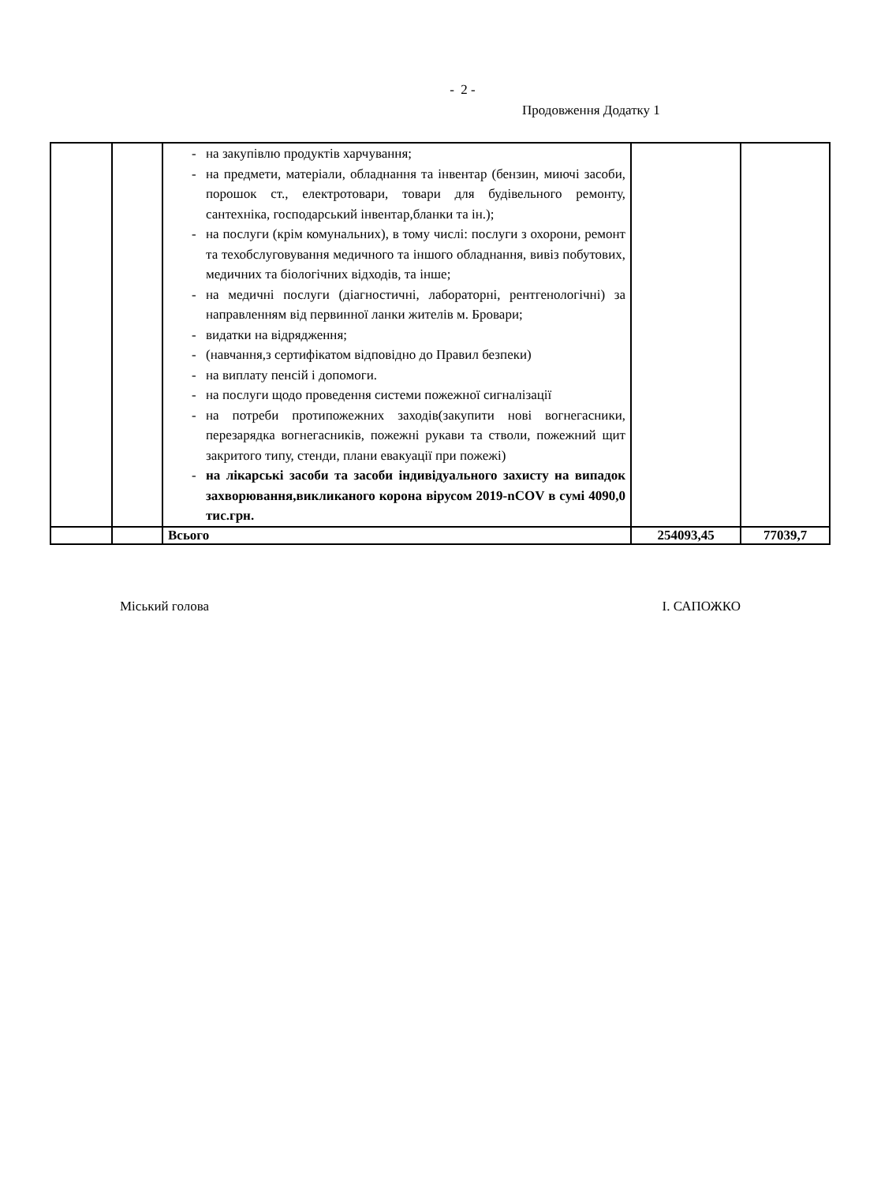- 2 -
Продовження Додатку 1
| | | - на закупівлю продуктів харчування; - на предмети, матеріали, обладнання та інвентар (бензин, миючі засоби, порошок ст., електротовари, товари для будівельного ремонту, сантехніка, господарський інвентар,бланки та ін.); - на послуги (крім комунальних), в тому числі: послуги з охорони, ремонт та техобслуговування медичного та іншого обладнання, вивіз побутових, медичних та біологічних відходів, та інше; - на медичні послуги (діагностичні, лабораторні, рентгенологічні) за направленням від первинної ланки жителів м. Бровари; - видатки на відрядження; - (навчання,з сертифікатом відповідно до Правил безпеки) - на виплату пенсій і допомоги. - на послуги щодо проведення системи пожежної сигналізації - на потреби протипожежних заходів(закупити нові вогнегасники, перезарядка вогнегасників, пожежні рукави та стволи, пожежний щит закритого типу, стенди, плани евакуації при пожежі) - на лікарські засоби та засоби індивідуального захисту на випадок захворювання,викликаного корона вірусом 2019-nCOV в сумі 4090,0 тис.грн. | | |
| | | Всього | 254093,45 | 77039,7 |
Міський голова І. САПОЖКО